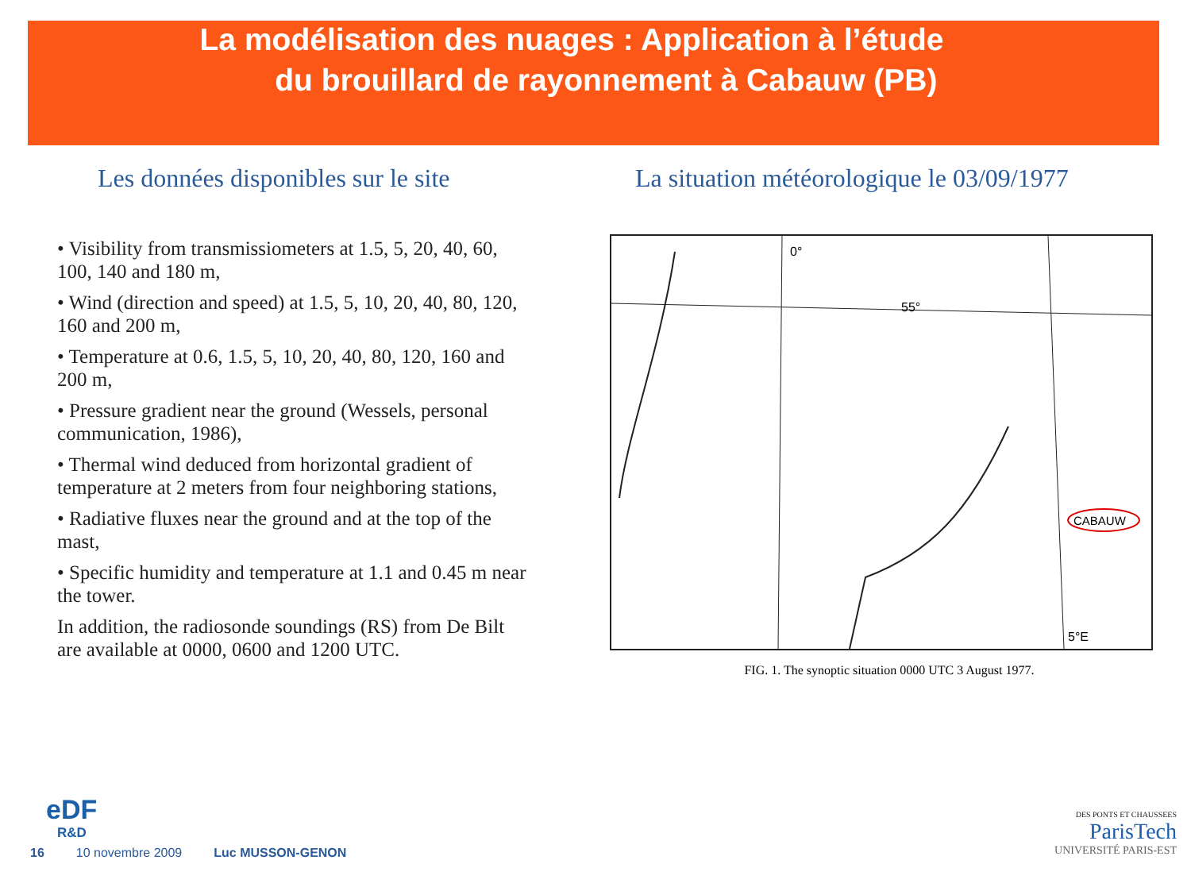La modélisation des nuages : Application à l’étude
du brouillard de rayonnement à Cabauw (PB)
Les données disponibles sur le site
• Visibility from transmissiometers at 1.5, 5, 20, 40, 60, 100, 140 and 180 m,
• Wind (direction and speed) at 1.5, 5, 10, 20, 40, 80, 120, 160 and 200 m,
• Temperature at 0.6, 1.5, 5, 10, 20, 40, 80, 120, 160 and 200 m,
• Pressure gradient near the ground (Wessels, personal communication, 1986),
• Thermal wind deduced from horizontal gradient of temperature at 2 meters from four neighboring stations,
• Radiative fluxes near the ground and at the top of the mast,
• Specific humidity and temperature at 1.1 and 0.45 m near the tower.
In addition, the radiosonde soundings (RS) from De Bilt are available at 0000, 0600 and 1200 UTC.
La situation météorologique le 03/09/1977
0°
55°
5°E
CABAUW
FIG. 1. The synoptic situation 0000 UTC 3 August 1977.
eDF
R&D
DES PONTS ET CHAUSSEES
ParisTech
UNIVERSITÉ PARIS-EST
16 10 novembre 2009 Luc MUSSON-GENON